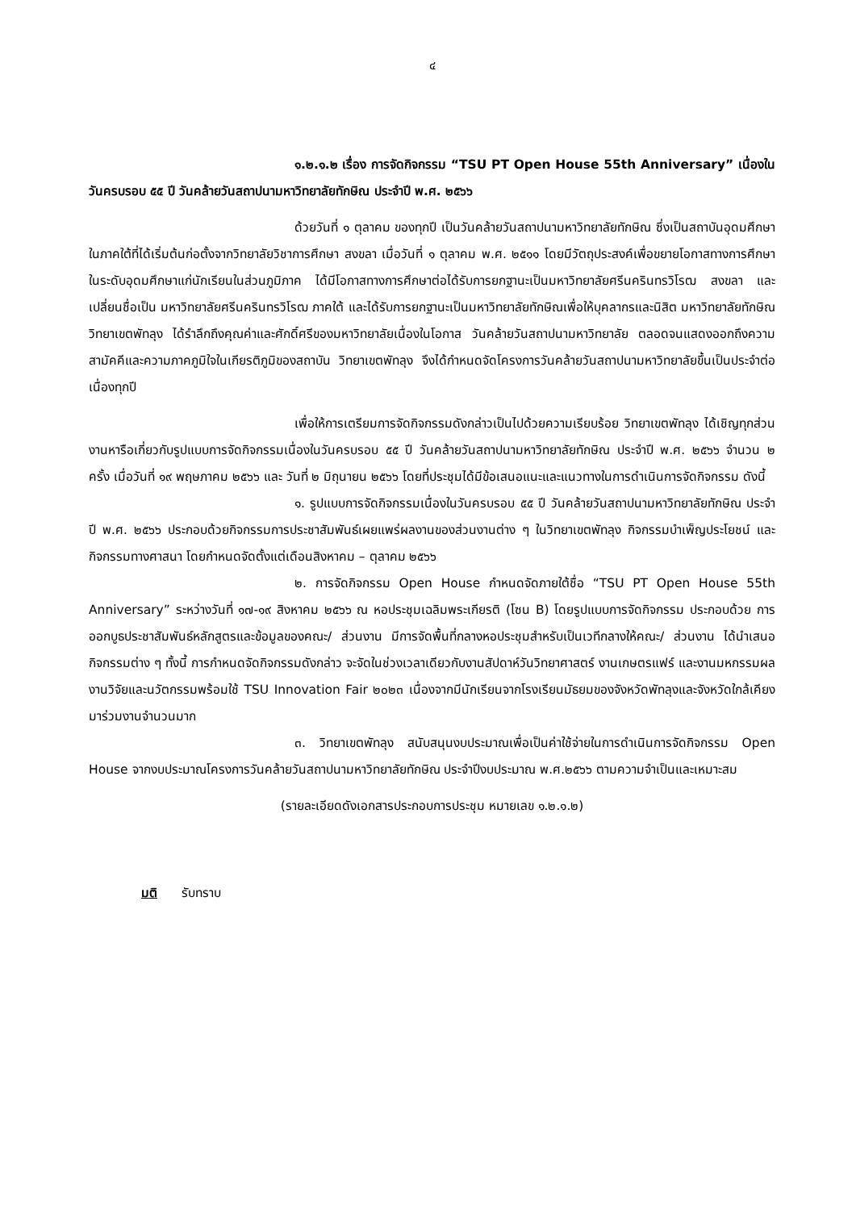๔
๑.๒.๑.๒ เรื่อง การจัดกิจกรรม “TSU PT Open House 55th Anniversary” เนื่องในวันครบรอบ ๕๕ ปี วันคล้ายวันสถาปนามหาวิทยาลัยทักษิณ ประจำปี พ.ศ. ๒๕๖๖
ด้วยวันที่ ๑ ตุลาคม ของทุกปี เป็นวันคล้ายวันสถาปนามหาวิทยาลัยทักษิณ ซึ่งเป็นสถาบันอุดมศึกษาในภาคใต้ที่ได้เริ่มต้นก่อตั้งจากวิทยาลัยวิชาการศึกษา สงขลา เมื่อวันที่ ๑ ตุลาคม พ.ศ. ๒๕๑๑ โดยมีวัตถุประสงค์เพื่อขยายโอกาสทางการศึกษาในระดับอุดมศึกษาแก่นักเรียนในส่วนภูมิภาค ได้มีโอกาสทางการศึกษาต่อได้รับการยกฐานะเป็นมหาวิทยาลัยศรีนครินทรวิโรฒ สงขลา และเปลี่ยนชื่อเป็น มหาวิทยาลัยศรีนครินทรวิโรฒ ภาคใต้ และได้รับการยกฐานะเป็นมหาวิทยาลัยทักษิณเพื่อให้บุคลากรและนิสิต มหาวิทยาลัยทักษิณ วิทยาเขตพัทลุง ได้รำลึกถึงคุณค่าและศักดิ์ศรีของมหาวิทยาลัยเนื่องในโอกาส วันคล้ายวันสถาปนามหาวิทยาลัย ตลอดจนแสดงออกถึงความสามัคคีและความภาคภูมิใจในเกียรติภูมิของสถาบัน วิทยาเขตพัทลุง จึงได้กำหนดจัดโครงการวันคล้ายวันสถาปนามหาวิทยาลัยขึ้นเป็นประจำต่อเนื่องทุกปี
เพื่อให้การเตรียมการจัดกิจกรรมดังกล่าวเป็นไปด้วยความเรียบร้อย วิทยาเขตพัทลุง ได้เชิญทุกส่วนงานหารือเกี่ยวกับรูปแบบการจัดกิจกรรมเนื่องในวันครบรอบ ๕๕ ปี วันคล้ายวันสถาปนามหาวิทยาลัยทักษิณ ประจำปี พ.ศ. ๒๕๖๖ จำนวน ๒ ครั้ง เมื่อวันที่ ๑๙ พฤษภาคม ๒๕๖๖ และ วันที่ ๒ มิถุนายน ๒๕๖๖ โดยที่ประชุมได้มีข้อเสนอแนะและแนวทางในการดำเนินการจัดกิจกรรม ดังนี้
๑. รูปแบบการจัดกิจกรรมเนื่องในวันครบรอบ ๕๕ ปี วันคล้ายวันสถาปนามหาวิทยาลัยทักษิณ ประจำปี พ.ศ. ๒๕๖๖ ประกอบด้วยกิจกรรมการประชาสัมพันธ์เผยแพร่ผลงานของส่วนงานต่าง ๆ ในวิทยาเขตพัทลุง กิจกรรมบำเพ็ญประโยชน์ และกิจกรรมทางศาสนา โดยกำหนดจัดตั้งแต่เดือนสิงหาคม – ตุลาคม ๒๕๖๖
๒. การจัดกิจกรรม Open House กำหนดจัดภายใต้ชื่อ “TSU PT Open House 55th Anniversary” ระหว่างวันที่ ๑๗-๑๙ สิงหาคม ๒๕๖๖ ณ หอประชุมเฉลิมพระเกียรติ (โซน B) โดยรูปแบบการจัดกิจกรรม ประกอบด้วย การออกบูธประชาสัมพันธ์หลักสูตรและข้อมูลของคณะ/ ส่วนงาน มีการจัดพื้นที่กลางหอประชุมสำหรับเป็นเวทีกลางให้คณะ/ ส่วนงาน ได้นำเสนอกิจกรรมต่าง ๆ ทั้งนี้ การกำหนดจัดกิจกรรมดังกล่าว จะจัดในช่วงเวลาเดียวกับงานสัปดาห์วันวิทยาศาสตร์ งานเกษตรแฟร์ และงานมหกรรมผลงานวิจัยและนวัตกรรมพร้อมใช้ TSU Innovation Fair ๒๐๒๓ เนื่องจากมีนักเรียนจากโรงเรียนมัธยมของจังหวัดพัทลุงและจังหวัดใกล้เคียงมาร่วมงานจำนวนมาก
๓. วิทยาเขตพัทลุง สนับสนุนงบประมาณเพื่อเป็นค่าใช้จ่ายในการดำเนินการจัดกิจกรรม Open House จากงบประมาณโครงการวันคล้ายวันสถาปนามหาวิทยาลัยทักษิณ ประจำปีงบประมาณ พ.ศ.๒๕๖๖ ตามความจำเป็นและเหมาะสม
(รายละเอียดดังเอกสารประกอบการประชุม หมายเลข ๑.๒.๑.๒)
มติ รับทราบ